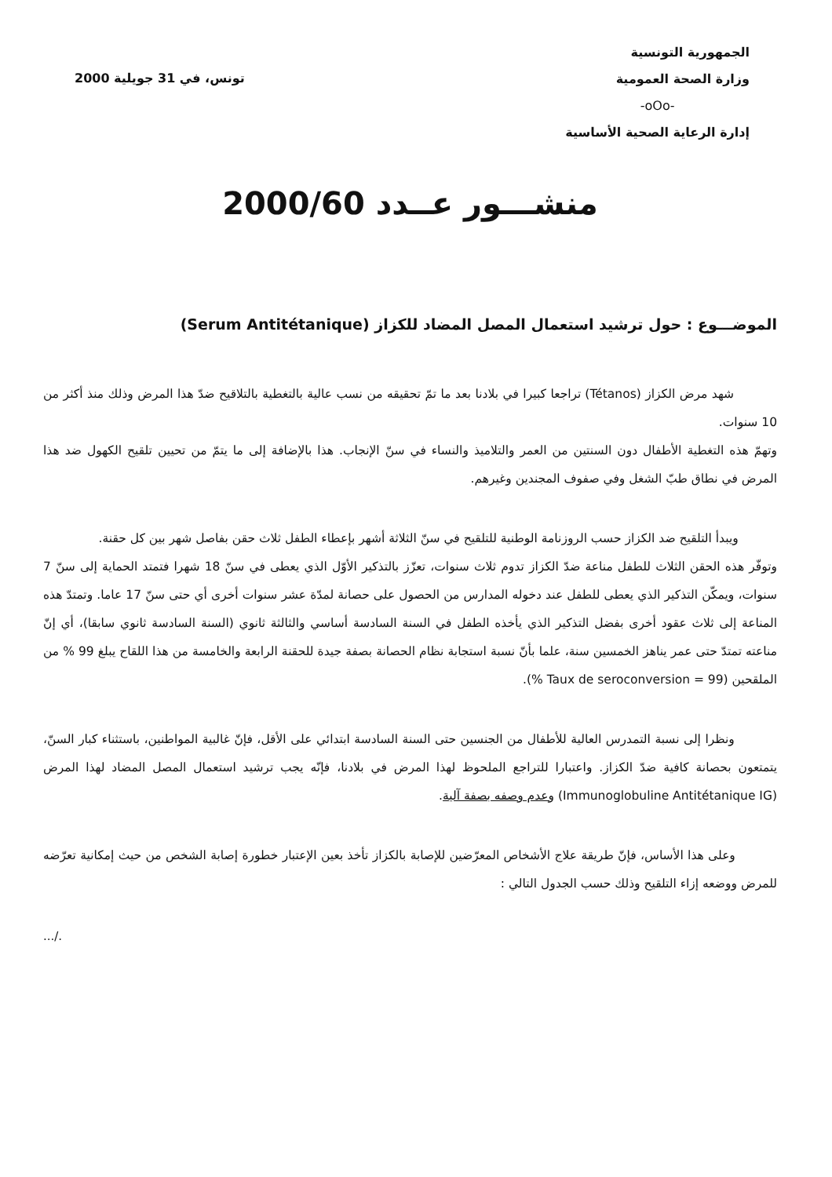الجمهورية التونسية
وزارة الصحة العمومية
-oOo-
إدارة الرعاية الصحية الأساسية
تونس، في 31 جويلية 2000
منشـــور عــدد 2000/60
الموضـــوع : حول ترشيد استعمال المصل المضاد للكزاز (Serum Antitétanique)
شهد مرض الكزاز (Tétanos) تراجعا كبيرا في بلادنا بعد ما تمّ تحقيقه من نسب عالية بالتغطية بالتلاقيح ضدّ هذا المرض وذلك منذ أكثر من 10 سنوات.
وتهمّ هذه التغطية الأطفال دون السنتين من العمر والتلاميذ والنساء في سنّ الإنجاب. هذا بالإضافة إلى ما يتمّ من تحيين تلقيح الكهول ضد هذا المرض في نطاق طبّ الشغل وفي صفوف المجندين وغيرهم.
ويبدأ التلقيح ضد الكزاز حسب الروزنامة الوطنية للتلقيح في سنّ الثلاثة أشهر بإعطاء الطفل ثلاث حقن بفاصل شهر بين كل حقنة.
وتوفّر هذه الحقن الثلاث للطفل مناعة ضدّ الكزاز تدوم ثلاث سنوات، تعزّز بالتذكير الأوّل الذي يعطى في سنّ 18 شهرا فتمتد الحماية إلى سنّ 7 سنوات، ويمكّن التذكير الذي يعطى للطفل عند دخوله المدارس من الحصول على حصانة لمدّة عشر سنوات أخرى أي حتى سنّ 17 عاما. وتمتدّ هذه المناعة إلى ثلاث عقود أخرى بفضل التذكير الذي يأخذه الطفل في السنة السادسة أساسي والثالثة ثانوي (السنة السادسة ثانوي سابقا)، أي إنّ مناعته تمتدّ حتى عمر يناهز الخمسين سنة، علما بأنّ نسبة استجابة نظام الحصانة بصفة جيدة للحقنة الرابعة والخامسة من هذا اللقاح يبلغ 99 % من الملقحين (Taux de seroconversion = 99 %).
ونظرا إلى نسبة التمدرس العالية للأطفال من الجنسين حتى السنة السادسة ابتدائي على الأقل، فإنّ غالبية المواطنين، باستثناء كبار السنّ، يتمتعون بحصانة كافية ضدّ الكزاز. واعتبارا للتراجع الملحوظ لهذا المرض في بلادنا، فإنّه يجب ترشيد استعمال المصل المضاد لهذا المرض (Immunoglobuline Antitétanique IG) وعدم وصفه بصفة آلية.
وعلى هذا الأساس، فإنّ طريقة علاج الأشخاص المعرّضين للإصابة بالكزاز تأخذ بعين الإعتبار خطورة إصابة الشخص من حيث إمكانية تعرّضه للمرض ووضعه إزاء التلقيح وذلك حسب الجدول التالي :
.../.